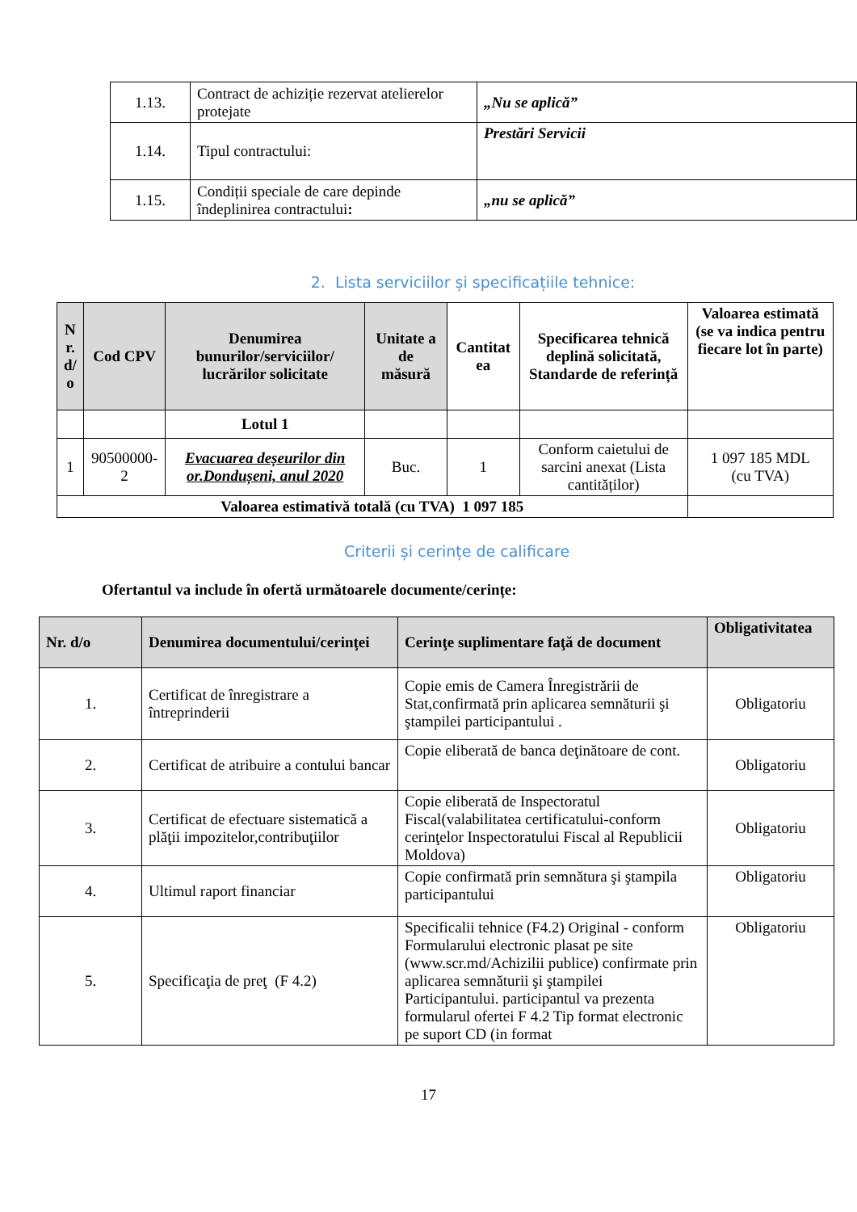| 1.13. | Contract de achiziție rezervat atelierelor protejate | „Nu se aplică” |
| 1.14. | Tipul contractului: | Prestări Servicii |
| 1.15. | Condiții speciale de care depinde îndeplinirea contractului : | „nu se aplică” |
2. Lista serviciilor și specificațiile tehnice:
| N r. d/ o | Cod CPV | Denumirea bunurilor/serviciilor/ lucrărilor solicitate | Unitate a de măsură | Cantitat ea | Specificarea tehnică deplină solicitată, Standarde de referință | Valoarea estimată (se va indica pentru fiecare lot în parte) |
| --- | --- | --- | --- | --- | --- | --- |
| | | Lotul 1 | | | | |
| 1 | 90500000-2 | Evacuarea deșeurilor din or.Dondușeni, anul 2020 | Buc. | 1 | Conform caietului de sarcini anexat (Lista cantităților) | 1 097 185 MDL (cu TVA) |
| Valoarea estimativă totală (cu TVA) 1 097 185 | | | | | | |
Criterii și cerințe de calificare
Ofertantul va include în ofertă următoarele documente/cerințe:
| Nr. d/o | Denumirea documentului/cerinţei | Cerinţe suplimentare faţă de document | Obligativitatea |
| --- | --- | --- | --- |
| 1. | Certificat de înregistrare a întreprinderii | Copie emis de Camera Înregistrării de Stat,confirmată prin aplicarea semnăturii şi ştampilei participantului . | Obligatoriu |
| 2. | Certificat de atribuire a contului bancar | Copie eliberată de banca deţinătoare de cont. | Obligatoriu |
| 3. | Certificat de efectuare sistematică a plăţii impozitelor,contribuţiilor | Copie eliberată de Inspectoratul Fiscal(valabilitatea certificatului-conform cerinţelor Inspectoratului Fiscal al Republicii Moldova) | Obligatoriu |
| 4. | Ultimul raport financiar | Copie confirmată prin semnătura şi ştampila participantului | Obligatoriu |
| 5. | Specificaţia de preţ (F 4.2) | Specificalii tehnice (F4.2) Original - conform Formularului electronic plasat pe site (www.scr.md/Achizilii publice) confirmate prin aplicarea semnăturii şi ştampilei Participantului. participantul va prezenta formularul ofertei F 4.2 Tip format electronic pe suport CD (in format | Obligatoriu |
17